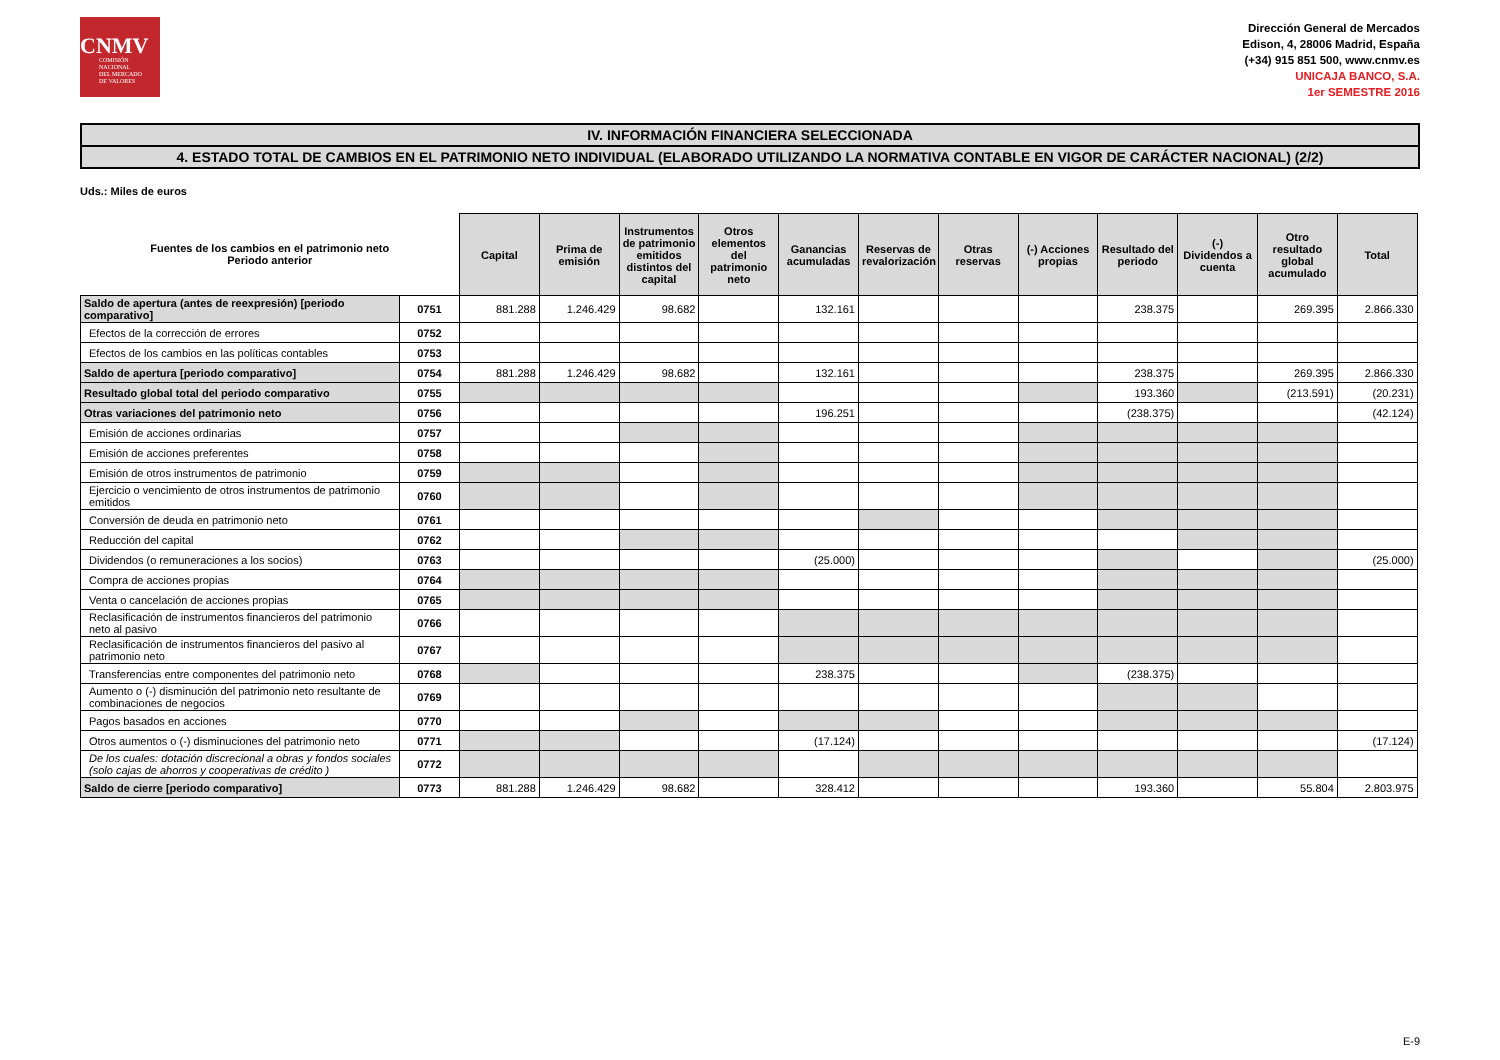CNMV
COMISIÓN
NACIONAL
DEL MERCADO
DE VALORES
Dirección General de Mercados
Edison, 4, 28006 Madrid, España
(+34) 915 851 500, www.cnmv.es
UNICAJA BANCO, S.A.
1er SEMESTRE 2016
IV. INFORMACIÓN FINANCIERA SELECCIONADA
4. ESTADO TOTAL DE CAMBIOS EN EL PATRIMONIO NETO INDIVIDUAL (ELABORADO UTILIZANDO LA NORMATIVA CONTABLE EN VIGOR DE CARÁCTER NACIONAL) (2/2)
Uds.: Miles de euros
| Fuentes de los cambios en el patrimonio neto Periodo anterior | | Capital | Prima de emisión | Instrumentos de patrimonio emitidos distintos del capital | Otros elementos del patrimonio neto | Ganancias acumuladas | Reservas de revalorización | Otras reservas | (-) Acciones propias | Resultado del periodo | (-) Dividendos a cuenta | Otro resultado global acumulado | Total |
| --- | --- | --- | --- | --- | --- | --- | --- | --- | --- | --- | --- | --- | --- |
| Saldo de apertura (antes de reexpresión) [periodo comparativo] | 0751 | 881.288 | 1.246.429 | 98.682 | | 132.161 | | | | 238.375 | | 269.395 | 2.866.330 |
| Efectos de la corrección de errores | 0752 | | | | | | | | | | | | |
| Efectos de los cambios en las políticas contables | 0753 | | | | | | | | | | | | |
| Saldo de apertura [periodo comparativo] | 0754 | 881.288 | 1.246.429 | 98.682 | | 132.161 | | | | 238.375 | | 269.395 | 2.866.330 |
| Resultado global total del periodo comparativo | 0755 | | | | | | | | | 193.360 | | (213.591) | (20.231) |
| Otras variaciones del patrimonio neto | 0756 | | | | | 196.251 | | | | (238.375) | | | (42.124) |
| Emisión de acciones ordinarias | 0757 | | | | | | | | | | | | |
| Emisión de acciones preferentes | 0758 | | | | | | | | | | | | |
| Emisión de otros instrumentos de patrimonio | 0759 | | | | | | | | | | | | |
| Ejercicio o vencimiento de otros instrumentos de patrimonio emitidos | 0760 | | | | | | | | | | | | |
| Conversión de deuda en patrimonio neto | 0761 | | | | | | | | | | | | |
| Reducción del capital | 0762 | | | | | | | | | | | | |
| Dividendos (o remuneraciones a los socios) | 0763 | | | | | (25.000) | | | | | | | (25.000) |
| Compra de acciones propias | 0764 | | | | | | | | | | | | |
| Venta o cancelación de acciones propias | 0765 | | | | | | | | | | | | |
| Reclasificación de instrumentos financieros del patrimonio neto al pasivo | 0766 | | | | | | | | | | | | |
| Reclasificación de instrumentos financieros del pasivo al patrimonio neto | 0767 | | | | | | | | | | | | |
| Transferencias entre componentes del patrimonio neto | 0768 | | | | | 238.375 | | | | (238.375) | | | |
| Aumento o (-) disminución del patrimonio neto resultante de combinaciones de negocios | 0769 | | | | | | | | | | | | |
| Pagos basados en acciones | 0770 | | | | | | | | | | | | |
| Otros aumentos o (-) disminuciones del patrimonio neto | 0771 | | | | | (17.124) | | | | | | | (17.124) |
| De los cuales: dotación discrecional a obras y fondos sociales (solo cajas de ahorros y cooperativas de crédito ) | 0772 | | | | | | | | | | | | |
| Saldo de cierre [periodo comparativo] | 0773 | 881.288 | 1.246.429 | 98.682 | | 328.412 | | | | 193.360 | | 55.804 | 2.803.975 |
E-9